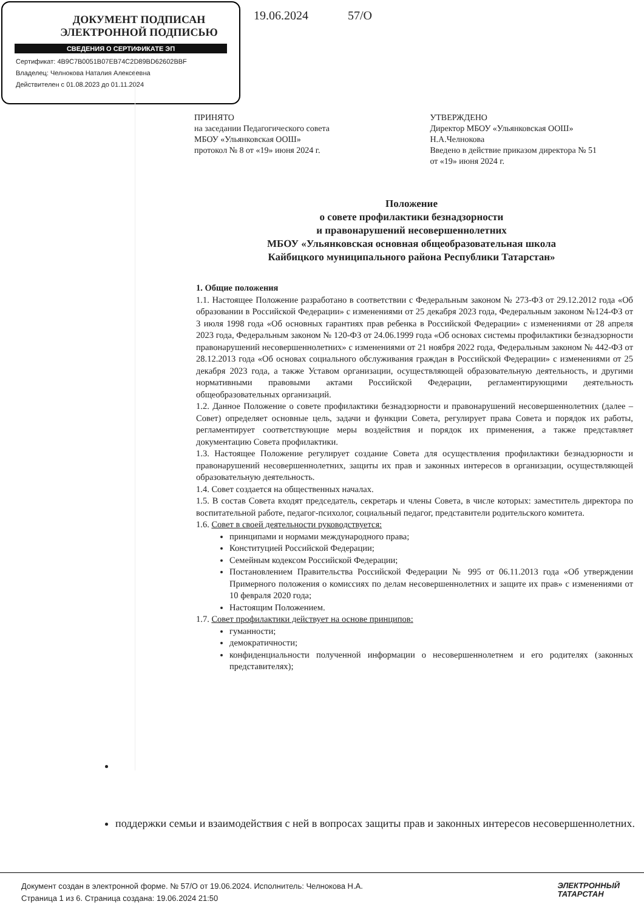ДОКУМЕНТ ПОДПИСАН
ЭЛЕКТРОННОЙ ПОДПИСЬЮ
СВЕДЕНИЯ О СЕРТИФИКАТЕ ЭП
Сертификат: 4B9C7B0051B07EB74C2D89BD62602BBF
Владелец: Челнокова Наталия Алексеевна
Действителен с 01.08.2023 до 01.11.2024
19.06.2024 57/О
ПРИНЯТО
на заседании Педагогического совета
МБОУ «Ульянковская ООШ»
протокол № 8 от «19» июня 2024 г.
УТВЕРЖДЕНО
Директор МБОУ «Ульянковская ООШ»
Н.А.Челнокова
Введено в действие приказом директора № 51
от «19» июня 2024 г.
Положение
о совете профилактики безнадзорности
и правонарушений несовершеннолетних
МБОУ «Ульянковская основная общеобразовательная школа
Кайбицкого муниципального района Республики Татарстан»
1. Общие положения
1.1. Настоящее Положение разработано в соответствии с Федеральным законом № 273-ФЗ от 29.12.2012 года «Об образовании в Российской Федерации» с изменениями от 25 декабря 2023 года, Федеральным законом №124-ФЗ от 3 июля 1998 года «Об основных гарантиях прав ребенка в Российской Федерации» с изменениями от 28 апреля 2023 года, Федеральным законом № 120-ФЗ от 24.06.1999 года «Об основах системы профилактики безнадзорности правонарушений несовершеннолетних» с изменениями от 21 ноября 2022 года, Федеральным законом № 442-ФЗ от 28.12.2013 года «Об основах социального обслуживания граждан в Российской Федерации» с изменениями от 25 декабря 2023 года, а также Уставом организации, осуществляющей образовательную деятельность, и другими нормативными правовыми актами Российской Федерации, регламентирующими деятельность общеобразовательных организаций.
1.2. Данное Положение о совете профилактики безнадзорности и правонарушений несовершеннолетних (далее – Совет) определяет основные цель, задачи и функции Совета, регулирует права Совета и порядок их работы, регламентирует соответствующие меры воздействия и порядок их применения, а также представляет документацию Совета профилактики.
1.3. Настоящее Положение регулирует создание Совета для осуществления профилактики безнадзорности и правонарушений несовершеннолетних, защиты их прав и законных интересов в организации, осуществляющей образовательную деятельность.
1.4. Совет создается на общественных началах.
1.5. В состав Совета входят председатель, секретарь и члены Совета, в числе которых: заместитель директора по воспитательной работе, педагог-психолог, социальный педагог, представители родительского комитета.
1.6. Совет в своей деятельности руководствуется:
принципами и нормами международного права;
Конституцией Российской Федерации;
Семейным кодексом Российской Федерации;
Постановлением Правительства Российской Федерации № 995 от 06.11.2013 года «Об утверждении Примерного положения о комиссиях по делам несовершеннолетних и защите их прав» с изменениями от 10 февраля 2020 года;
Настоящим Положением.
1.7. Совет профилактики действует на основе принципов:
гуманности;
демократичности;
конфиденциальности полученной информации о несовершеннолетнем и его родителях (законных представителях);
поддержки семьи и взаимодействия с ней в вопросах защиты прав и законных интересов несовершеннолетних.
Документ создан в электронной форме. № 57/О от 19.06.2024. Исполнитель: Челнокова Н.А.
Страница 1 из 6. Страница создана: 19.06.2024 21:50
ЭЛЕКТРОННЫЙ
ТАТАРСТАН